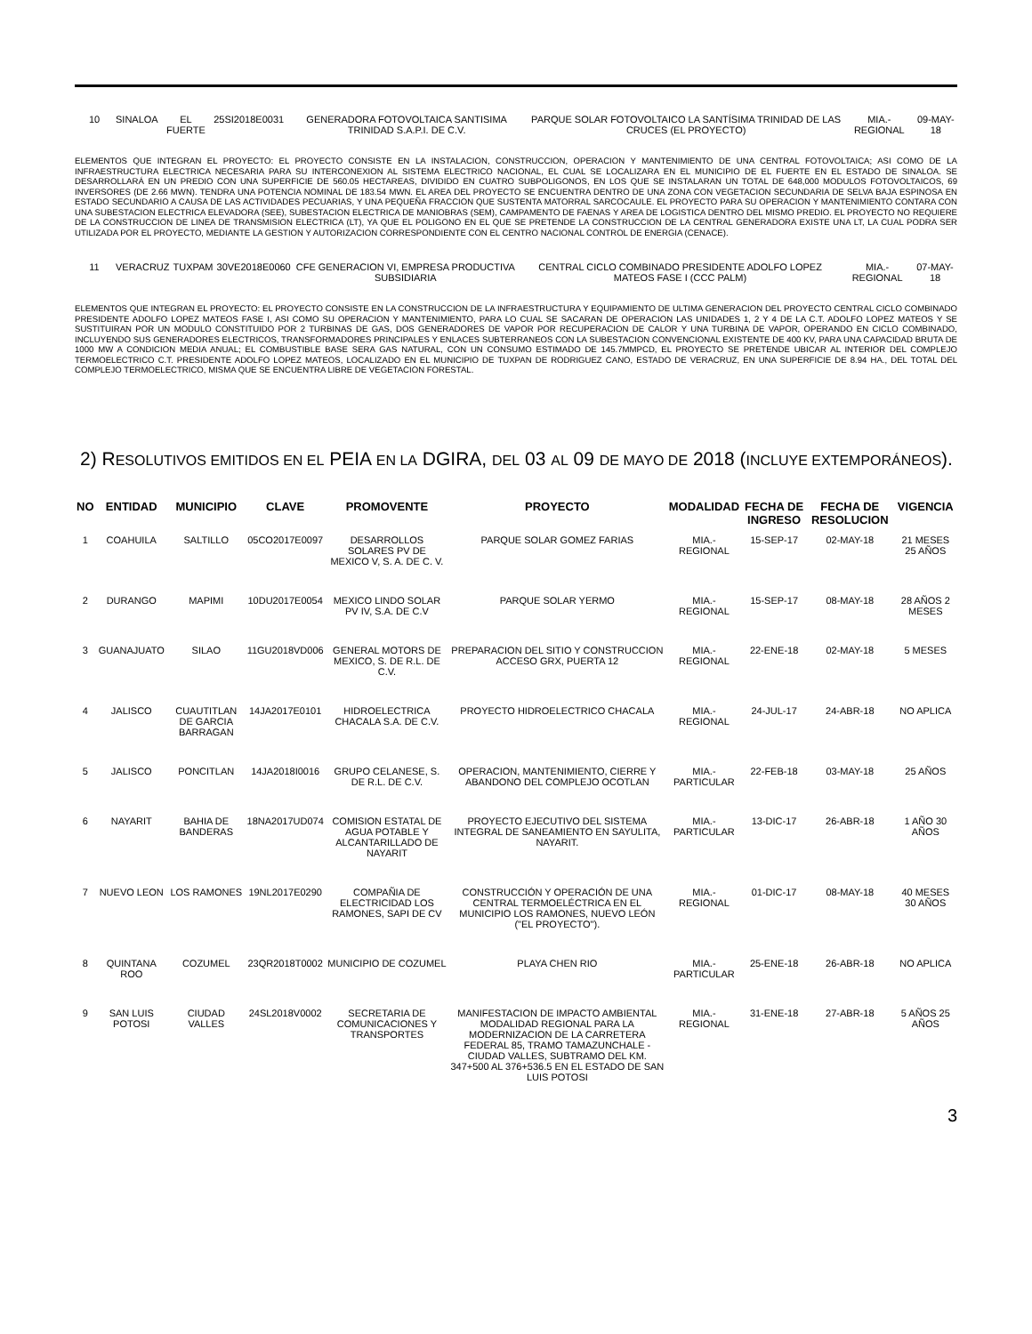| 10 | SINALOA | EL FUERTE | 25SI2018E0031 | GENERADORA FOTOVOLTAICA SANTISIMA TRINIDAD S.A.P.I. DE C.V. | PARQUE SOLAR FOTOVOLTAICO LA SANTÍSIMA TRINIDAD DE LAS CRUCES (EL PROYECTO) | MIA.-REGIONAL | 09-MAY-18 |
ELEMENTOS QUE INTEGRAN EL PROYECTO: EL PROYECTO CONSISTE EN LA INSTALACION, CONSTRUCCION, OPERACION Y MANTENIMIENTO DE UNA CENTRAL FOTOVOLTAICA; ASI COMO DE LA INFRAESTRUCTURA ELECTRICA NECESARIA PARA SU INTERCONEXION AL SISTEMA ELECTRICO NACIONAL, EL CUAL SE LOCALIZARA EN EL MUNICIPIO DE EL FUERTE EN EL ESTADO DE SINALOA. SE DESARROLLARÁ EN UN PREDIO CON UNA SUPERFICIE DE 560.05 HECTAREAS, DIVIDIDO EN CUATRO SUBPOLIGONOS, EN LOS QUE SE INSTALARAN UN TOTAL DE 648,000 MODULOS FOTOVOLTAICOS, 69 INVERSORES (DE 2.66 MWN). TENDRA UNA POTENCIA NOMINAL DE 183.54 MWN. EL AREA DEL PROYECTO SE ENCUENTRA DENTRO DE UNA ZONA CON VEGETACION SECUNDARIA DE SELVA BAJA ESPINOSA EN ESTADO SECUNDARIO A CAUSA DE LAS ACTIVIDADES PECUARIAS, Y UNA PEQUEÑA FRACCION QUE SUSTENTA MATORRAL SARCOCAULE. EL PROYECTO PARA SU OPERACION Y MANTENIMIENTO CONTARA CON UNA SUBESTACION ELECTRICA ELEVADORA (SEE), SUBESTACION ELECTRICA DE MANIOBRAS (SEM), CAMPAMENTO DE FAENAS Y AREA DE LOGISTICA DENTRO DEL MISMO PREDIO. EL PROYECTO NO REQUIERE DE LA CONSTRUCCION DE LINEA DE TRANSMISION ELECTRICA (LT), YA QUE EL POLIGONO EN EL QUE SE PRETENDE LA CONSTRUCCION DE LA CENTRAL GENERADORA EXISTE UNA LT, LA CUAL PODRA SER UTILIZADA POR EL PROYECTO, MEDIANTE LA GESTION Y AUTORIZACION CORRESPONDIENTE CON EL CENTRO NACIONAL CONTROL DE ENERGIA (CENACE).
| 11 | VERACRUZ | TUXPAM | 30VE2018E0060 | CFE GENERACION VI, EMPRESA PRODUCTIVA SUBSIDIARIA | CENTRAL CICLO COMBINADO PRESIDENTE ADOLFO LOPEZ MATEOS FASE I (CCC PALM) | MIA.-REGIONAL | 07-MAY-18 |
ELEMENTOS QUE INTEGRAN EL PROYECTO: EL PROYECTO CONSISTE EN LA CONSTRUCCION DE LA INFRAESTRUCTURA Y EQUIPAMIENTO DE ULTIMA GENERACION DEL PROYECTO CENTRAL CICLO COMBINADO PRESIDENTE ADOLFO LOPEZ MATEOS FASE I, ASI COMO SU OPERACION Y MANTENIMIENTO, PARA LO CUAL SE SACARAN DE OPERACION LAS UNIDADES 1, 2 Y 4 DE LA C.T. ADOLFO LOPEZ MATEOS Y SE SUSTITUIRAN POR UN MODULO CONSTITUIDO POR 2 TURBINAS DE GAS, DOS GENERADORES DE VAPOR POR RECUPERACION DE CALOR Y UNA TURBINA DE VAPOR, OPERANDO EN CICLO COMBINADO, INCLUYENDO SUS GENERADORES ELECTRICOS, TRANSFORMADORES PRINCIPALES Y ENLACES SUBTERRANEOS CON LA SUBESTACION CONVENCIONAL EXISTENTE DE 400 KV, PARA UNA CAPACIDAD BRUTA DE 1000 MW A CONDICION MEDIA ANUAL; EL COMBUSTIBLE BASE SERA GAS NATURAL, CON UN CONSUMO ESTIMADO DE 145.7MMPCD, EL PROYECTO SE PRETENDE UBICAR AL INTERIOR DEL COMPLEJO TERMOELECTRICO C.T. PRESIDENTE ADOLFO LOPEZ MATEOS, LOCALIZADO EN EL MUNICIPIO DE TUXPAN DE RODRIGUEZ CANO, ESTADO DE VERACRUZ, EN UNA SUPERFICIE DE 8.94 HA., DEL TOTAL DEL COMPLEJO TERMOELECTRICO, MISMA QUE SE ENCUENTRA LIBRE DE VEGETACION FORESTAL.
2) RESOLUTIVOS EMITIDOS EN EL PEIA EN LA DGIRA, DEL 03 AL 09 DE MAYO DE 2018 (INCLUYE EXTEMPORÁNEOS).
| NO | ENTIDAD | MUNICIPIO | CLAVE | PROMOVENTE | PROYECTO | MODALIDAD | FECHA DE INGRESO | FECHA DE RESOLUCION | VIGENCIA |
| --- | --- | --- | --- | --- | --- | --- | --- | --- | --- |
| 1 | COAHUILA | SALTILLO | 05CO2017E0097 | DESARROLLOS SOLARES PV DE MEXICO V, S. A. DE C. V. | PARQUE SOLAR GOMEZ FARIAS | MIA.-REGIONAL | 15-SEP-17 | 02-MAY-18 | 21 MESES 25 AÑOS |
| 2 | DURANGO | MAPIMI | 10DU2017E0054 | MEXICO LINDO SOLAR PV IV, S.A. DE C.V | PARQUE SOLAR YERMO | MIA.-REGIONAL | 15-SEP-17 | 08-MAY-18 | 28 AÑOS 2 MESES |
| 3 | GUANAJUATO | SILAO | 11GU2018VD006 | GENERAL MOTORS DE MEXICO, S. DE R.L. DE C.V. | PREPARACION DEL SITIO Y CONSTRUCCION ACCESO GRX, PUERTA 12 | MIA.-REGIONAL | 22-ENE-18 | 02-MAY-18 | 5 MESES |
| 4 | JALISCO | CUAUTITLAN DE GARCIA BARRAGAN | 14JA2017E0101 | HIDROELECTRICA CHACALA S.A. DE C.V. | PROYECTO HIDROELECTRICO CHACALA | MIA.-REGIONAL | 24-JUL-17 | 24-ABR-18 | NO APLICA |
| 5 | JALISCO | PONCITLAN | 14JA2018I0016 | GRUPO CELANESE, S. DE R.L. DE C.V. | OPERACION, MANTENIMIENTO, CIERRE Y ABANDONO DEL COMPLEJO OCOTLAN | MIA.- PARTICULAR | 22-FEB-18 | 03-MAY-18 | 25 AÑOS |
| 6 | NAYARIT | BAHIA DE BANDERAS | 18NA2017UD074 | COMISION ESTATAL DE AGUA POTABLE Y ALCANTARILLADO DE NAYARIT | PROYECTO EJECUTIVO DEL SISTEMA INTEGRAL DE SANEAMIENTO EN SAYULITA, NAYARIT. | MIA.- PARTICULAR | 13-DIC-17 | 26-ABR-18 | 1 AÑO 30 AÑOS |
| 7 | NUEVO LEON | LOS RAMONES | 19NL2017E0290 | COMPAÑIA DE ELECTRICIDAD LOS RAMONES, SAPI DE CV | CONSTRUCCIÓN Y OPERACIÓN DE UNA CENTRAL TERMOELÉCTRICA EN EL MUNICIPIO LOS RAMONES, NUEVO LEÓN ("EL PROYECTO"). | MIA.-REGIONAL | 01-DIC-17 | 08-MAY-18 | 40 MESES 30 AÑOS |
| 8 | QUINTANA ROO | COZUMEL | 23QR2018T0002 | MUNICIPIO DE COZUMEL | PLAYA CHEN RIO | MIA.- PARTICULAR | 25-ENE-18 | 26-ABR-18 | NO APLICA |
| 9 | SAN LUIS POTOSI | CIUDAD VALLES | 24SL2018V0002 | SECRETARIA DE COMUNICACIONES Y TRANSPORTES | MANIFESTACION DE IMPACTO AMBIENTAL MODALIDAD REGIONAL PARA LA MODERNIZACION DE LA CARRETERA FEDERAL 85, TRAMO TAMAZUNCHALE - CIUDAD VALLES, SUBTRAMO DEL KM. 347+500 AL 376+536.5 EN EL ESTADO DE SAN LUIS POTOSI | MIA.-REGIONAL | 31-ENE-18 | 27-ABR-18 | 5 AÑOS 25 AÑOS |
3